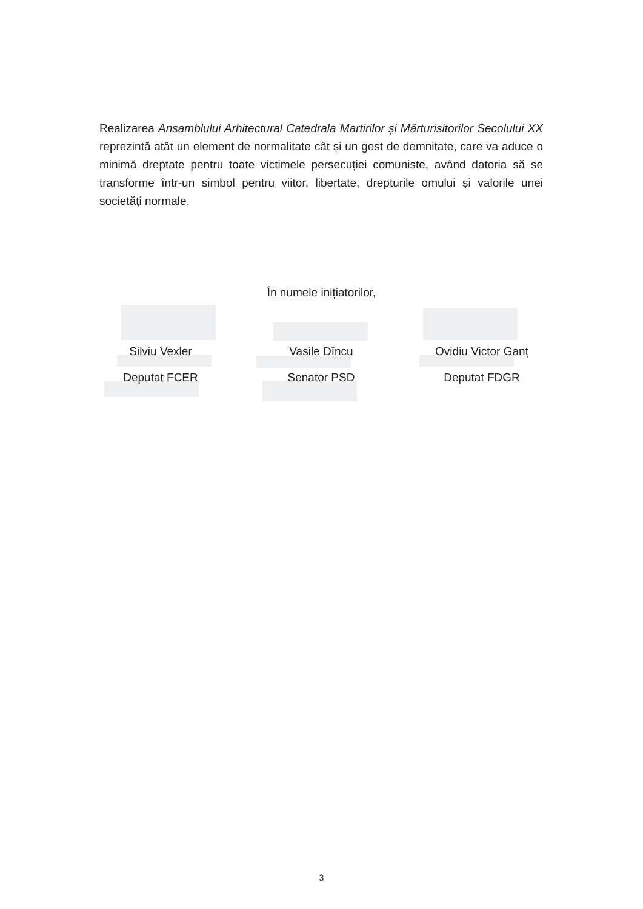Realizarea Ansamblului Arhitectural Catedrala Martirilor și Mărturisitorilor Secolului XX reprezintă atât un element de normalitate cât și un gest de demnitate, care va aduce o minimă dreptate pentru toate victimele persecuției comuniste, având datoria să se transforme într-un simbol pentru viitor, libertate, drepturile omului și valorile unei societăți normale.
În numele inițiatorilor,
Silviu Vexler
Deputat FCER
Vasile Dîncu
Senator PSD
Ovidiu Victor Ganț
Deputat FDGR
3